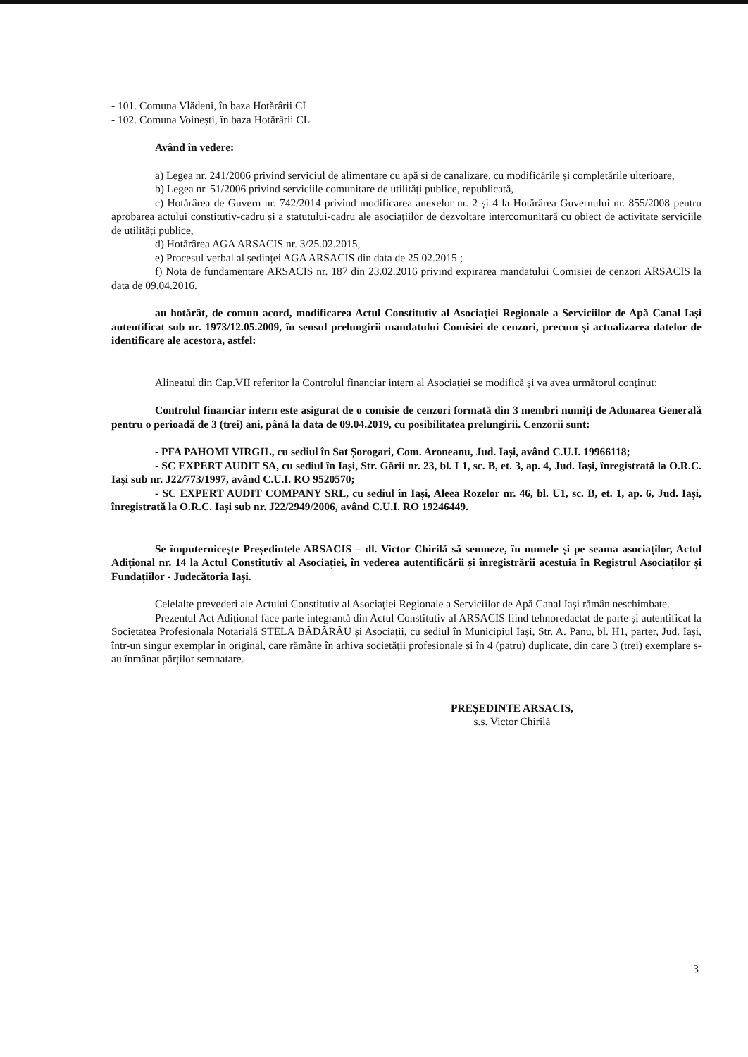- 101. Comuna Vlădeni, în baza Hotărârii CL
- 102. Comuna Voinești, în baza Hotărârii CL
Având în vedere:
a) Legea nr. 241/2006 privind serviciul de alimentare cu apă si de canalizare, cu modificările și completările ulterioare,
b) Legea nr. 51/2006 privind serviciile comunitare de utilități publice, republicată,
c) Hotărârea de Guvern nr. 742/2014 privind modificarea anexelor nr. 2 și 4 la Hotărârea Guvernului nr. 855/2008 pentru aprobarea actului constitutiv-cadru și a statutului-cadru ale asociațiilor de dezvoltare intercomunitară cu obiect de activitate serviciile de utilități publice,
d) Hotărârea AGA ARSACIS nr. 3/25.02.2015,
e) Procesul verbal al ședinței AGA ARSACIS din data de 25.02.2015 ;
f) Nota de fundamentare ARSACIS nr. 187 din 23.02.2016 privind expirarea mandatului Comisiei de cenzori ARSACIS la data de 09.04.2016.
au hotărât, de comun acord, modificarea Actul Constitutiv al Asociației Regionale a Serviciilor de Apă Canal Iași autentificat sub nr. 1973/12.05.2009, în sensul prelungirii mandatului Comisiei de cenzori, precum și actualizarea datelor de identificare ale acestora, astfel:
Alineatul din Cap.VII referitor la Controlul financiar intern al Asociației se modifică și va avea următorul conținut:
Controlul financiar intern este asigurat de o comisie de cenzori formată din 3 membri numiți de Adunarea Generală pentru o perioadă de 3 (trei) ani, până la data de 09.04.2019, cu posibilitatea prelungirii. Cenzorii sunt:
- PFA PAHOMI VIRGIL, cu sediul în Sat Șorogari, Com. Aroneanu, Jud. Iași, având C.U.I. 19966118;
- SC EXPERT AUDIT SA, cu sediul în Iași, Str. Gării nr. 23, bl. L1, sc. B, et. 3, ap. 4, Jud. Iași, înregistrată la O.R.C. Iași sub nr. J22/773/1997, având C.U.I. RO 9520570;
- SC EXPERT AUDIT COMPANY SRL, cu sediul în Iași, Aleea Rozelor nr. 46, bl. U1, sc. B, et. 1, ap. 6, Jud. Iași, înregistrată la O.R.C. Iași sub nr. J22/2949/2006, având C.U.I. RO 19246449.
Se împuternicește Președintele ARSACIS – dl. Victor Chirilă să semneze, în numele și pe seama asociaților, Actul Adițional nr. 14 la Actul Constitutiv al Asociației, în vederea autentificării și înregistrării acestuia în Registrul Asociaților și Fundațiilor - Judecătoria Iași.
Celelalte prevederi ale Actului Constitutiv al Asociației Regionale a Serviciilor de Apă Canal Iași rămân neschimbate.
Prezentul Act Adițional face parte integrantă din Actul Constitutiv al ARSACIS fiind tehnoredactat de parte și autentificat la Societatea Profesionala Notarială STELA BĂDĂRĂU și Asociații, cu sediul în Municipiul Iași, Str. A. Panu, bl. H1, parter, Jud. Iași, într-un singur exemplar în original, care rămâne în arhiva societății profesionale și în 4 (patru) duplicate, din care 3 (trei) exemplare s-au înmânat părților semnatare.
PREȘEDINTE ARSACIS,
s.s. Victor Chirilă
3